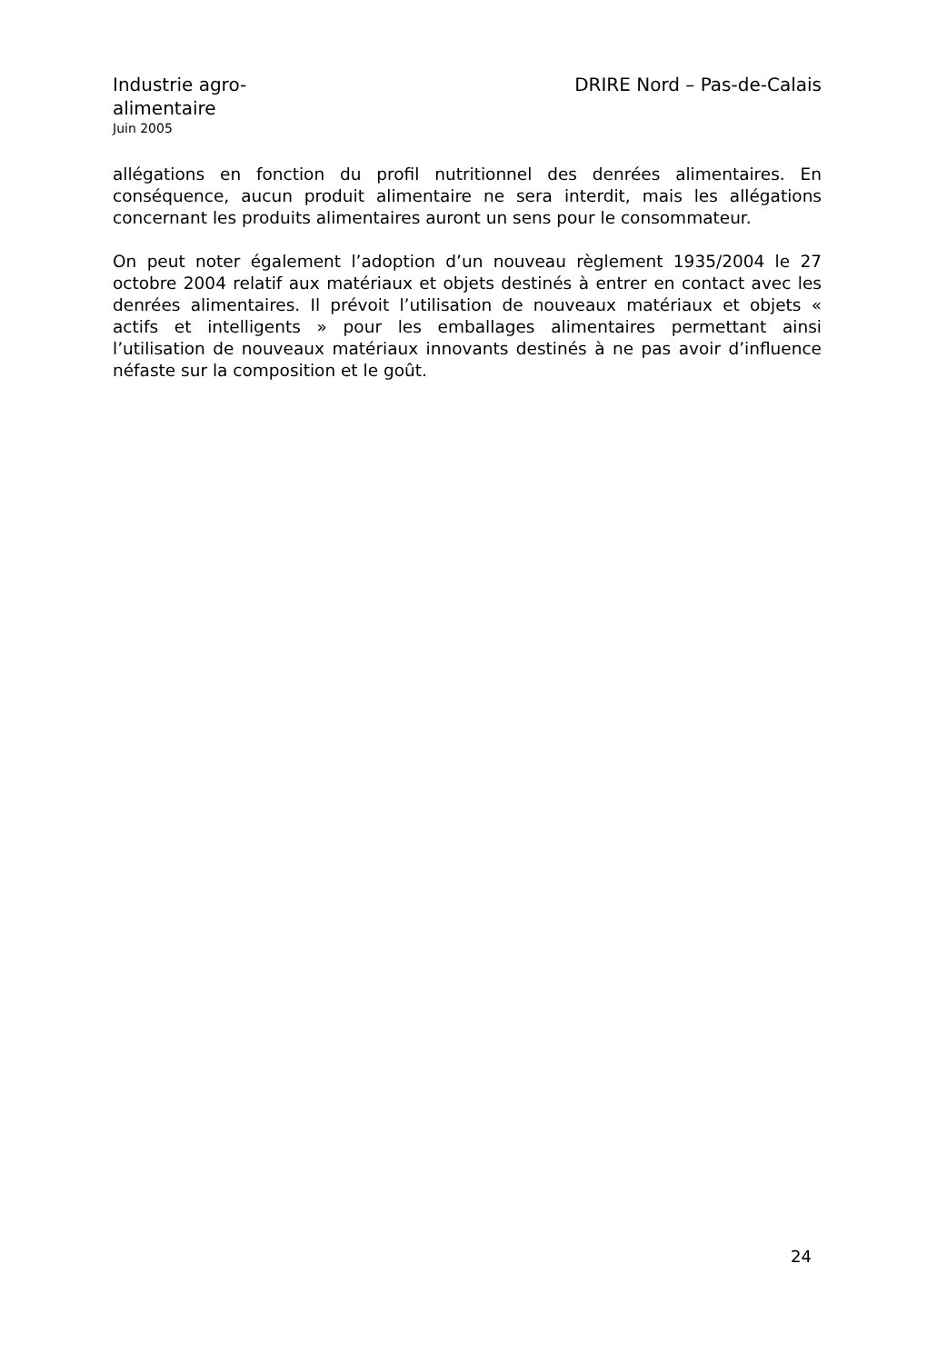Industrie agro-alimentaire
Juin 2005
DRIRE Nord – Pas-de-Calais
allégations en fonction du profil nutritionnel des denrées alimentaires. En conséquence, aucun produit alimentaire ne sera interdit, mais les allégations concernant les produits alimentaires auront un sens pour le consommateur.
On peut noter également l’adoption d’un nouveau règlement 1935/2004 le 27 octobre 2004 relatif aux matériaux et objets destinés à entrer en contact avec les denrées alimentaires. Il prévoit l’utilisation de nouveaux matériaux et objets « actifs et intelligents » pour les emballages alimentaires permettant ainsi l’utilisation de nouveaux matériaux innovants destinés à ne pas avoir d’influence néfaste sur la composition et le goût.
24